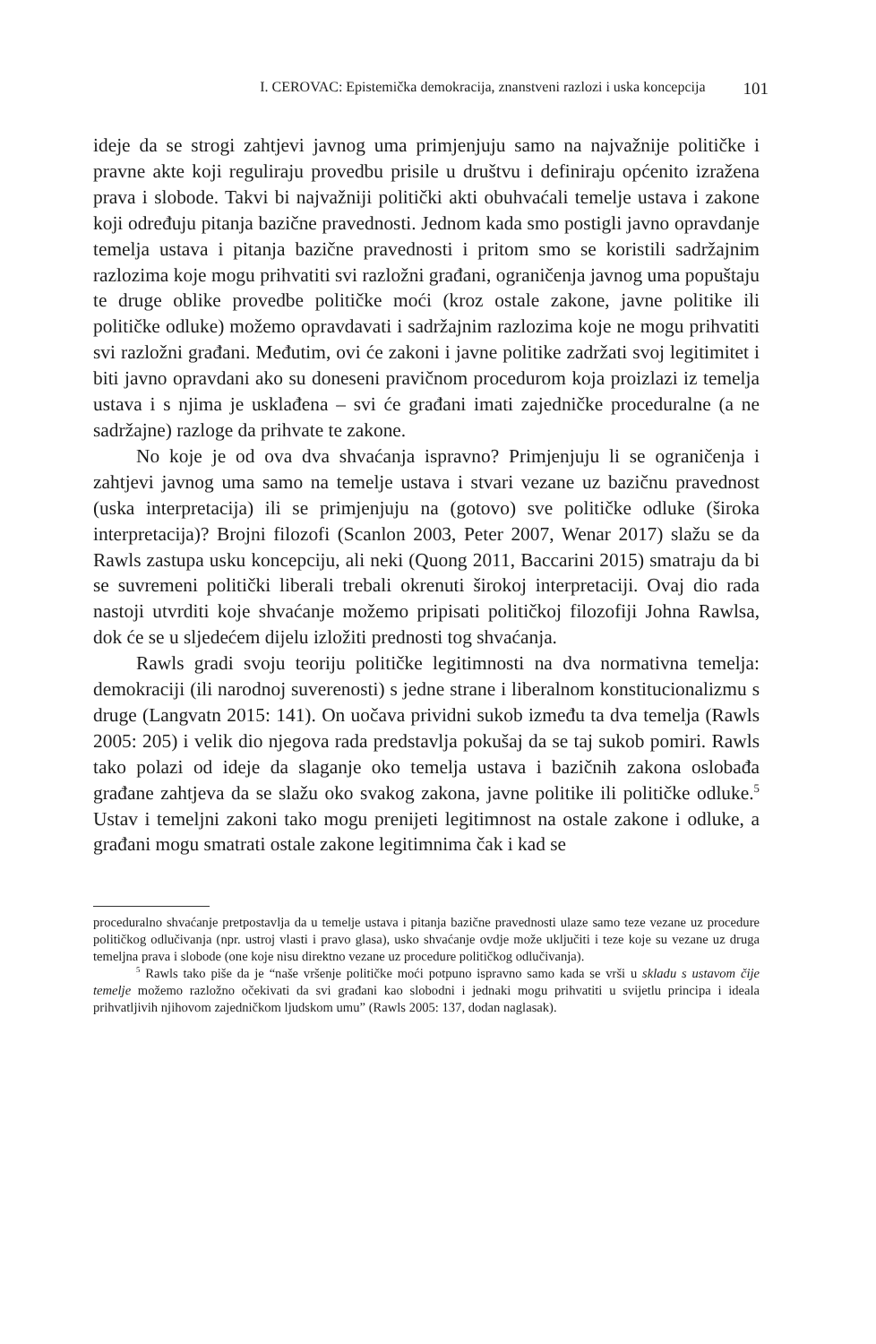I. CEROVAC: Epistemička demokracija, znanstveni razlozi i uska koncepcija 101
ideje da se strogi zahtjevi javnog uma primjenjuju samo na najvažnije političke i pravne akte koji reguliraju provedbu prisile u društvu i definiraju općenito izražena prava i slobode. Takvi bi najvažniji politički akti obuhvaćali temelje ustava i zakone koji određuju pitanja bazične pravednosti. Jednom kada smo postigli javno opravdanje temelja ustava i pitanja bazične pravednosti i pritom smo se koristili sadržajnim razlozima koje mogu prihvatiti svi razložni građani, ograničenja javnog uma popuštaju te druge oblike provedbe političke moći (kroz ostale zakone, javne politike ili političke odluke) možemo opravdavati i sadržajnim razlozima koje ne mogu prihvatiti svi razložni građani. Međutim, ovi će zakoni i javne politike zadržati svoj legitimitet i biti javno opravdani ako su doneseni pravičnom procedurom koja proizlazi iz temelja ustava i s njima je usklađena – svi će građani imati zajedničke proceduralne (a ne sadržajne) razloge da prihvate te zakone.
No koje je od ova dva shvaćanja ispravno? Primjenjuju li se ograničenja i zahtjevi javnog uma samo na temelje ustava i stvari vezane uz bazičnu pravednost (uska interpretacija) ili se primjenjuju na (gotovo) sve političke odluke (široka interpretacija)? Brojni filozofi (Scanlon 2003, Peter 2007, Wenar 2017) slažu se da Rawls zastupa usku koncepciju, ali neki (Quong 2011, Baccarini 2015) smatraju da bi se suvremeni politički liberali trebali okrenuti širokoj interpretaciji. Ovaj dio rada nastoji utvrditi koje shvaćanje možemo pripisati političkoj filozofiji Johna Rawlsa, dok će se u sljedećem dijelu izložiti prednosti tog shvaćanja.
Rawls gradi svoju teoriju političke legitimnosti na dva normativna temelja: demokraciji (ili narodnoj suverenosti) s jedne strane i liberalnom konstitucionalizmu s druge (Langvatn 2015: 141). On uočava prividni sukob između ta dva temelja (Rawls 2005: 205) i velik dio njegova rada predstavlja pokušaj da se taj sukob pomiri. Rawls tako polazi od ideje da slaganje oko temelja ustava i bazičnih zakona oslobađa građane zahtjeva da se slažu oko svakog zakona, javne politike ili političke odluke.<sup>5</sup> Ustav i temeljni zakoni tako mogu prenijeti legitimnost na ostale zakone i odluke, a građani mogu smatrati ostale zakone legitimnima čak i kad se
proceduralno shvaćanje pretpostavlja da u temelje ustava i pitanja bazične pravednosti ulaze samo teze vezane uz procedure političkog odlučivanja (npr. ustroj vlasti i pravo glasa), usko shvaćanje ovdje može uključiti i teze koje su vezane uz druga temeljna prava i slobode (one koje nisu direktno vezane uz procedure političkog odlučivanja).
<sup>5</sup> Rawls tako piše da je “naše vršenje političke moći potpuno ispravno samo kada se vrši u skladu s ustavom čije temelje možemo razložno očekivati da svi građani kao slobodni i jednaki mogu prihvatiti u svijetlu principa i ideala prihvatljivih njihovom zajedničkom ljudskom umu” (Rawls 2005: 137, dodan naglasak).